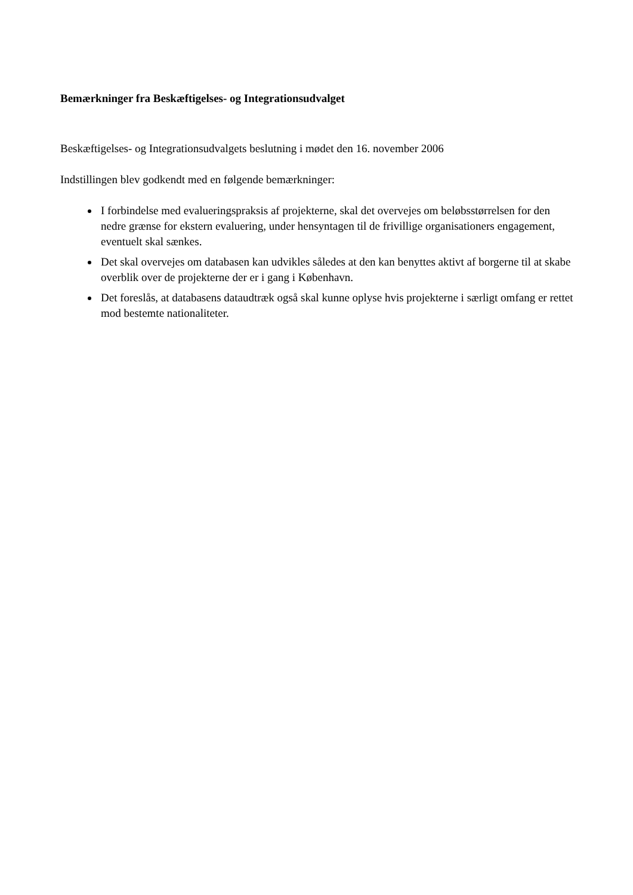Bemærkninger fra Beskæftigelses- og Integrationsudvalget
Beskæftigelses- og Integrationsudvalgets beslutning i mødet den 16. november 2006
Indstillingen blev godkendt med en følgende bemærkninger:
I forbindelse med evalueringspraksis af projekterne, skal det overvejes om beløbsstørrelsen for den nedre grænse for ekstern evaluering, under hensyntagen til de frivillige organisationers engagement, eventuelt skal sænkes.
Det skal overvejes om databasen kan udvikles således at den kan benyttes aktivt af borgerne til at skabe overblik over de projekterne der er i gang i København.
Det foreslås, at databasens dataudtræk også skal kunne oplyse hvis projekterne i særligt omfang er rettet mod bestemte nationaliteter.